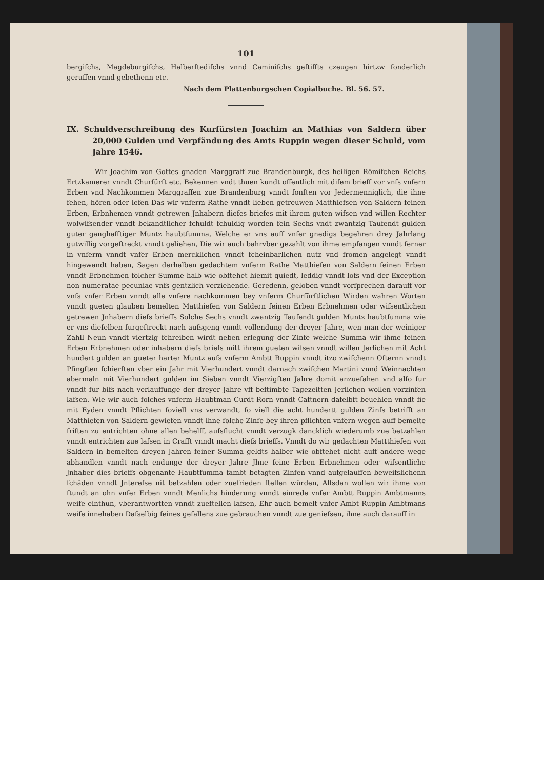101
bergifchs, Magdeburgifchs, Halberftedifchs vnnd Caminifchs geftiffts czeugen hirtzw fonderlich geruffen vnnd gebethenn etc.
Nach dem Plattenburgschen Copialbuche. Bl. 56. 57.
IX. Schuldverschreibung des Kurfürsten Joachim an Mathias von Saldern über 20,000 Gulden und Verpfändung des Amts Ruppin wegen dieser Schuld, vom Jahre 1546.
Wir Joachim von Gottes gnaden Marggraff zue Brandenburgk, des heiligen Römifchen Reichs Ertzkamerer vnndt Churfürft etc. Bekennen vndt thuen kundt offentlich mit difem brieff vor vnfs vnfern Erben vnd Nachkommen Marggraffen zue Brandenburg vnndt fonften vor Jedermenniglich, die ihne fehen, hören oder lefen Das wir vnferm Rathe vnndt lieben getreuwen Matthiefsen von Saldern feinen Erben, Erbnhemen vnndt getrewen Jnhabern diefes briefes mit ihrem guten wifsen vnd willen Rechter wolwifsender vnndt bekandtlicher fchuldt fchuldig worden fein Sechs vndt zwantzig Taufendt gulden guter ganghafftiger Muntz haubtfumma, Welche er vns auff vnfer gnedigs begehren drey Jahrlang gutwillig vorgeftreckt vnndt geliehen, Die wir auch bahrvber gezahlt von ihme empfangen vnndt ferner in vnferm vnndt vnfer Erben mercklichen vnndt fcheinbarlichen nutz vnd fromen angelegt vnndt hingewandt haben, Sagen derhalben gedachtem vnferm Rathe Matthiefen von Saldern feinen Erben vnndt Erbnehmen folcher Summe halb wie obftehet hiemit quiedt, leddig vnndt lofs vnd der Exception non numeratae pecuniae vnfs gentzlich verziehende. Geredenn, geloben vnndt vorfprechen darauff vor vnfs vnfer Erben vnndt alle vnfere nachkommen bey vnferm Churfürftlichen Wirden wahren Worten vnndt gueten glauben bemelten Matthiefen von Saldern feinen Erben Erbnehmen oder wifsentlichen getrewen Jnhabern diefs brieffs Solche Sechs vnndt zwantzig Taufendt gulden Muntz haubtfumma wie er vns diefelben furgeftreckt nach aufsgeng vnndt vollendung der dreyer Jahre, wen man der weiniger Zahll Neun vnndt viertzig fchreiben wirdt neben erlegung der Zinfe welche Summa wir ihme feinen Erben Erbnehmen oder inhabern diefs briefs mitt ihrem gueten wifsen vnndt willen Jerlichen mit Acht hundert gulden an gueter harter Muntz aufs vnferm Ambtt Ruppin vnndt itzo zwifchenn Ofternn vnndt Pfingften fchierften vber ein Jahr mit Vierhundert vnndt darnach zwifchen Martini vnnd Weinnachten abermaln mit Vierhundert gulden im Sieben vnndt Vierzigften Jahre domit anzuefahen vnd alfo fur vnndt fur bifs nach verlauffunge der dreyer Jahre vff beftimbte Tagezeitten Jerlichen wollen vorzinfen lafsen. Wie wir auch folches vnferm Haubtman Curdt Rorn vnndt Caftnern dafelbft beuehlen vnndt fie mit Eyden vnndt Pflichten foviell vns verwandt, fo viell die acht hundertt gulden Zinfs betrifft an Matthiefen von Saldern gewiefen vnndt ihne folche Zinfe bey ihren pflichten vnfern wegen auff bemelte friften zu entrichten ohne allen behelff, aufsflucht vnndt verzugk dancklich wiederumb zue betzahlen vnndt entrichten zue lafsen in Crafft vnndt macht diefs brieffs. Vnndt do wir gedachten Mattthiefen von Saldern in bemelten dreyen Jahren feiner Summa geldts halber wie obftehet nicht auff andere wege abhandlen vnndt nach endunge der dreyer Jahre Jhne feine Erben Erbnehmen oder wifsentliche Jnhaber dies brieffs obgenante Haubtfumma fambt betagten Zinfen vnnd aufgelauffen beweifslichenn fchäden vnndt Jnterefse nit betzahlen oder zuefrieden ftellen würden, Alfsdan wollen wir ihme von ftundt an ohn vnfer Erben vnndt Menlichs hinderung vnndt einrede vnfer Ambtt Ruppin Ambtmanns weife einthun, vberantwortten vnndt zueftellen lafsen, Ehr auch bemelt vnfer Ambt Ruppin Ambtmans weife innehaben Dafselbig feines gefallens zue gebrauchen vnndt zue geniefsen, ihne auch darauff in